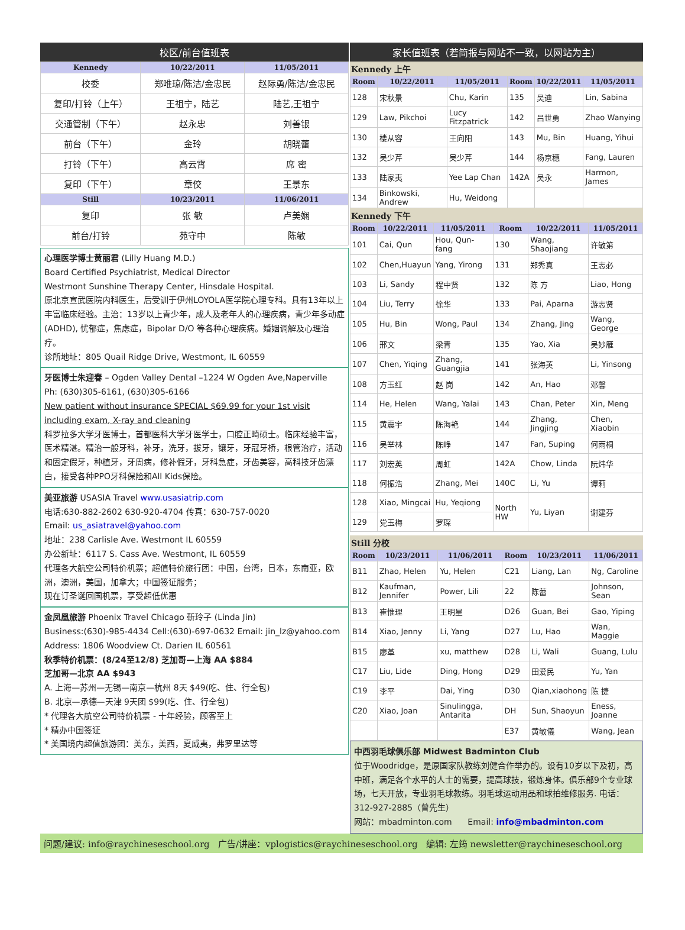校区/前台值班表
| Kennedy | 10/22/2011 | 11/05/2011 |
| --- | --- | --- |
| 校委 | 郑唯琼/陈洁/金忠民 | 赵际勇/陈洁/金忠民 |
| 复印/打铃（上午） | 王祖宁，陆艺 | 陆艺,王祖宁 |
| 交通管制（下午） | 赵永忠 | 刘善银 |
| 前台（下午） | 金玲 | 胡晓蕾 |
| 打铃（下午） | 高云霄 | 席 密 |
| 复印（下午） | 章佼 | 王景东 |
| Still | 10/23/2011 | 11/06/2011 |
| 复印 | 张 敏 | 卢美娴 |
| 前台/打铃 | 苑守中 | 陈敏 |
心理医学博士黄丽君 (Lilly Huang M.D.)
Board Certified Psychiatrist, Medical Director
Westmont Sunshine Therapy Center, Hinsdale Hospital.
原北京宣武医院内科医生，后受训于伊州LOYOLA医学院心理专科。具有13年以上丰富临床经验。主治：13岁以上青少年，成人及老年人的心理疾病，青少年多动症 (ADHD), 忧郁症，焦虑症，Bipolar D/O 等各种心理疾病。婚姻调解及心理治疗。
诊所地址：805 Quail Ridge Drive, Westmont, IL 60559
牙医博士朱迎春 – Ogden Valley Dental –1224 W Ogden Ave,Naperville
Ph: (630)305-6161, (630)305-6166
New patient without insurance SPECIAL $69.99 for your 1st visit including exam, X-ray and cleaning
科罗拉多大学牙医博士，首都医科大学牙医学士，口腔正畸硕士。临床经验丰富，医术精湛。精治一般牙科，补牙，洗牙，拔牙，镶牙，牙冠牙桥，根管治疗，活动和固定假牙，种植牙，牙周病，修补假牙，牙科急症，牙齿美容，高科技牙齿漂白，接受各种PPO牙科保险和All Kids保险。
美亚旅游 USASIA Travel www.usasiatrip.com
电话:630-882-2602 630-920-4704 传真：630-757-0020
Email: us_asiatravel@yahoo.com
地址：238 Carlisle Ave. Westmont IL 60559
办公新址：6117 S. Cass Ave. Westmont, IL 60559
代理各大航空公司特价机票；超值特价旅行团：中国，台湾，日本，东南亚，欧洲，澳洲，美国，加拿大；中国签证服务；
现在订圣诞回国机票，享受超低优惠
金凤凰旅游 Phoenix Travel Chicago 靳玲子 (Linda Jin)
Business:(630)-985-4434 Cell:(630)-697-0632 Email: jin_lz@yahoo.com
Address: 1806 Woodview Ct. Darien IL 60561
秋季特价机票：(8/24至12/8) 芝加哥—上海 AA $884
芝加哥—北京 AA $943
A. 上海—苏州—无锡—南京—杭州 8天 $49(吃、住、行全包)
B. 北京—承德—天津 9天团 $99(吃、住、行全包)
* 代理各大航空公司特价机票 - 十年经验，顾客至上
* 精办中国签证
* 美国境内超值旅游团：美东，美西，夏威夷，弗罗里达等
家长值班表（若简报与网站不一致，以网站为主）
Kennedy 上午
| Room | 10/22/2011 | 11/05/2011 | Room | 10/22/2011 | 11/05/2011 |
| --- | --- | --- | --- | --- | --- |
| 128 | 宋秋景 | Chu, Karin | 135 | 吴迪 | Lin, Sabina |
| 129 | Law, Pikchoi | Lucy Fitzpatrick | 142 | 吕世勇 | Zhao Wanying |
| 130 | 楼从容 | 王向阳 | 143 | Mu, Bin | Huang, Yihui |
| 132 | 吴少芹 | 吴少芹 | 144 | 杨京穗 | Fang, Lauren |
| 133 | 陆家夷 | Yee Lap Chan | 142A | 吴永 | Harmon, James |
| 134 | Binkowski, Andrew | Hu, Weidong | | | |
Kennedy 下午
| Room | 10/22/2011 | 11/05/2011 | Room | 10/22/2011 | 11/05/2011 |
| --- | --- | --- | --- | --- | --- |
| 101 | Cai, Qun | Hou, Qun-fang | 130 | Wang, Shaojiang | 许敏第 |
| 102 | Chen,Huayun | Yang, Yirong | 131 | 郑秀真 | 王志必 |
| 103 | Li, Sandy | 程中贤 | 132 | 陈 方 | Liao, Hong |
| 104 | Liu, Terry | 徐华 | 133 | Pai, Aparna | 游志贤 |
| 105 | Hu, Bin | Wong, Paul | 134 | Zhang, Jing | Wang, George |
| 106 | 邢文 | 梁青 | 135 | Yao, Xia | 吴妙雁 |
| 107 | Chen, Yiqing | Zhang, Guangjia | 141 | 张海英 | Li, Yinsong |
| 108 | 方玉红 | 赵 岗 | 142 | An, Hao | 邓馨 |
| 114 | He, Helen | Wang, Yalai | 143 | Chan, Peter | Xin, Meng |
| 115 | 黄震宇 | 陈海艳 | 144 | Zhang, Jingjing | Chen, Xiaobin |
| 116 | 吴举林 | 陈峥 | 147 | Fan, Suping | 何雨桐 |
| 117 | 刘宏英 | 周虹 | 142A | Chow, Linda | 阮炜华 |
| 118 | 何振浩 | Zhang, Mei | 140C | Li, Yu | 谭莉 |
| 128 | Xiao, Mingcai | Hu, Yeqiong | North HW | Yu, Liyan | 谢建芬 |
| 129 | 党玉梅 | 罗琛 | | | |
Still 分校
| Room | 10/23/2011 | 11/06/2011 | Room | 10/23/2011 | 11/06/2011 |
| --- | --- | --- | --- | --- | --- |
| B11 | Zhao, Helen | Yu, Helen | C21 | Liang, Lan | Ng, Caroline |
| B12 | Kaufman, Jennifer | Power, Lili | 22 | 陈蕾 | Johnson, Sean |
| B13 | 崔惟理 | 王明星 | D26 | Guan, Bei | Gao, Yiping |
| B14 | Xiao, Jenny | Li, Yang | D27 | Lu, Hao | Wan, Maggie |
| B15 | 廖革 | xu, matthew | D28 | Li, Wali | Guang, Lulu |
| C17 | Liu, Lide | Ding, Hong | D29 | 田爱民 | Yu, Yan |
| C19 | 李平 | Dai, Ying | D30 | Qian,xiaohong | 陈 捷 |
| C20 | Xiao, Joan | Sinulingga, Antarita | DH | Sun, Shaoyun | Eness, Joanne |
| | | | E37 | 黄敏儀 | Wang, Jean |
中西羽毛球俱乐部 Midwest Badminton Club
位于Woodridge，是原国家队教练刘健合作举办的。设有10岁以下及初，高中班，满足各个水平的人士的需要，提高球技，锻炼身体。俱乐部9个专业球场，七天开放，专业羽毛球教练。羽毛球运动用品和球拍维修服务. 电话：312-927-2885（曾先生）
网站：mbadminton.com Email: info@mbadminton.com
问题/建议: info@raychineseschool.org 广告/讲座：vplogistics@raychineseschool.org 编辑: 左筠 newsletter@raychineseschool.org